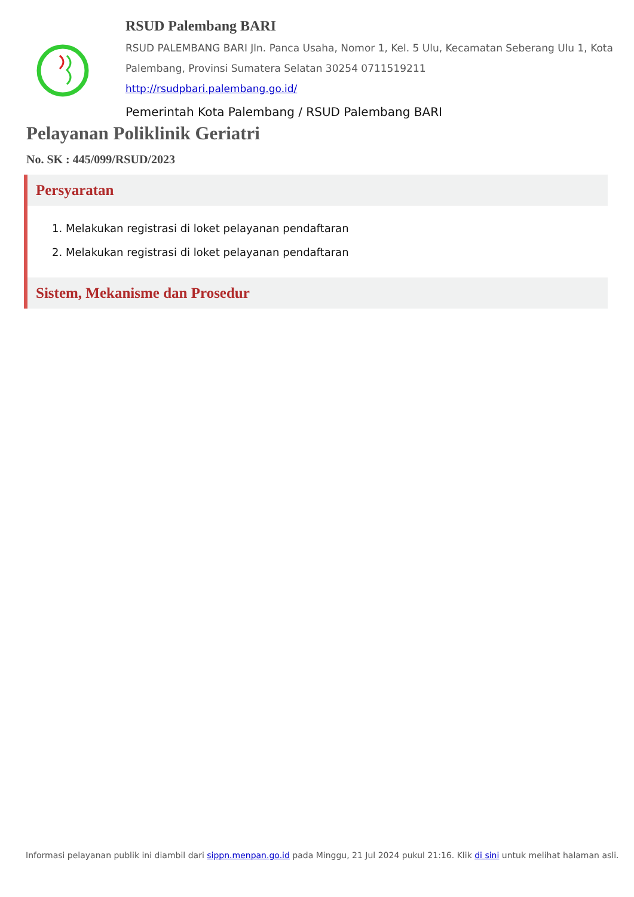RSUD Palembang BARI
RSUD PALEMBANG BARI Jln. Panca Usaha, Nomor 1, Kel. 5 Ulu, Kecamatan Seberang Ulu 1, Kota Palembang, Provinsi Sumatera Selatan 30254 0711519211
http://rsudpbari.palembang.go.id/
Pemerintah Kota Palembang / RSUD Palembang BARI
Pelayanan Poliklinik Geriatri
No. SK : 445/099/RSUD/2023
Persyaratan
1. Melakukan registrasi di loket pelayanan pendaftaran
2. Melakukan registrasi di loket pelayanan pendaftaran
Sistem, Mekanisme dan Prosedur
Informasi pelayanan publik ini diambil dari sippn.menpan.go.id pada Minggu, 21 Jul 2024 pukul 21:16. Klik di sini untuk melihat halaman asli.